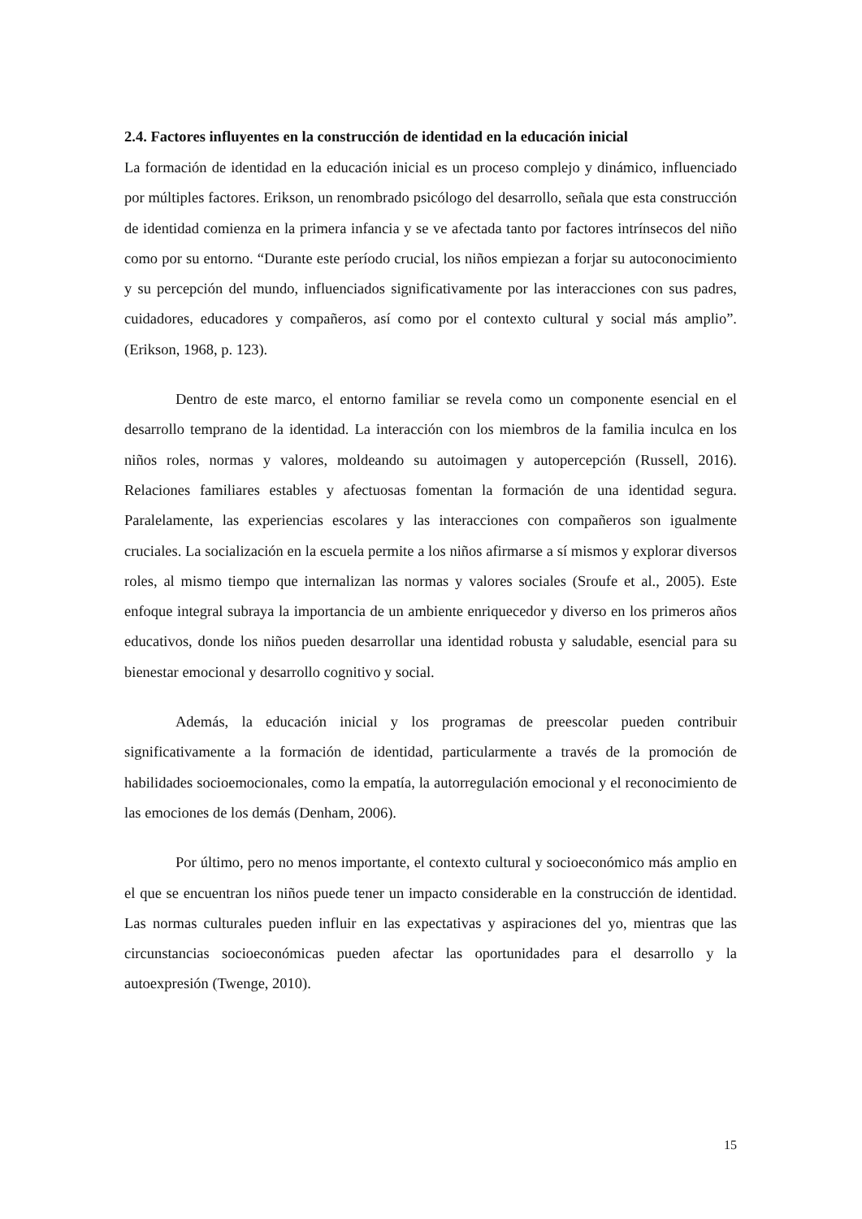2.4. Factores influyentes en la construcción de identidad en la educación inicial
La formación de identidad en la educación inicial es un proceso complejo y dinámico, influenciado por múltiples factores. Erikson, un renombrado psicólogo del desarrollo, señala que esta construcción de identidad comienza en la primera infancia y se ve afectada tanto por factores intrínsecos del niño como por su entorno. “Durante este período crucial, los niños empiezan a forjar su autoconocimiento y su percepción del mundo, influenciados significativamente por las interacciones con sus padres, cuidadores, educadores y compañeros, así como por el contexto cultural y social más amplio”. (Erikson, 1968, p. 123).
Dentro de este marco, el entorno familiar se revela como un componente esencial en el desarrollo temprano de la identidad. La interacción con los miembros de la familia inculca en los niños roles, normas y valores, moldeando su autoimagen y autopercepción (Russell, 2016). Relaciones familiares estables y afectuosas fomentan la formación de una identidad segura. Paralelamente, las experiencias escolares y las interacciones con compañeros son igualmente cruciales. La socialización en la escuela permite a los niños afirmarse a sí mismos y explorar diversos roles, al mismo tiempo que internalizan las normas y valores sociales (Sroufe et al., 2005). Este enfoque integral subraya la importancia de un ambiente enriquecedor y diverso en los primeros años educativos, donde los niños pueden desarrollar una identidad robusta y saludable, esencial para su bienestar emocional y desarrollo cognitivo y social.
Además, la educación inicial y los programas de preescolar pueden contribuir significativamente a la formación de identidad, particularmente a través de la promoción de habilidades socioemocionales, como la empatía, la autorregulación emocional y el reconocimiento de las emociones de los demás (Denham, 2006).
Por último, pero no menos importante, el contexto cultural y socioeconómico más amplio en el que se encuentran los niños puede tener un impacto considerable en la construcción de identidad. Las normas culturales pueden influir en las expectativas y aspiraciones del yo, mientras que las circunstancias socioeconómicas pueden afectar las oportunidades para el desarrollo y la autoexpresión (Twenge, 2010).
15